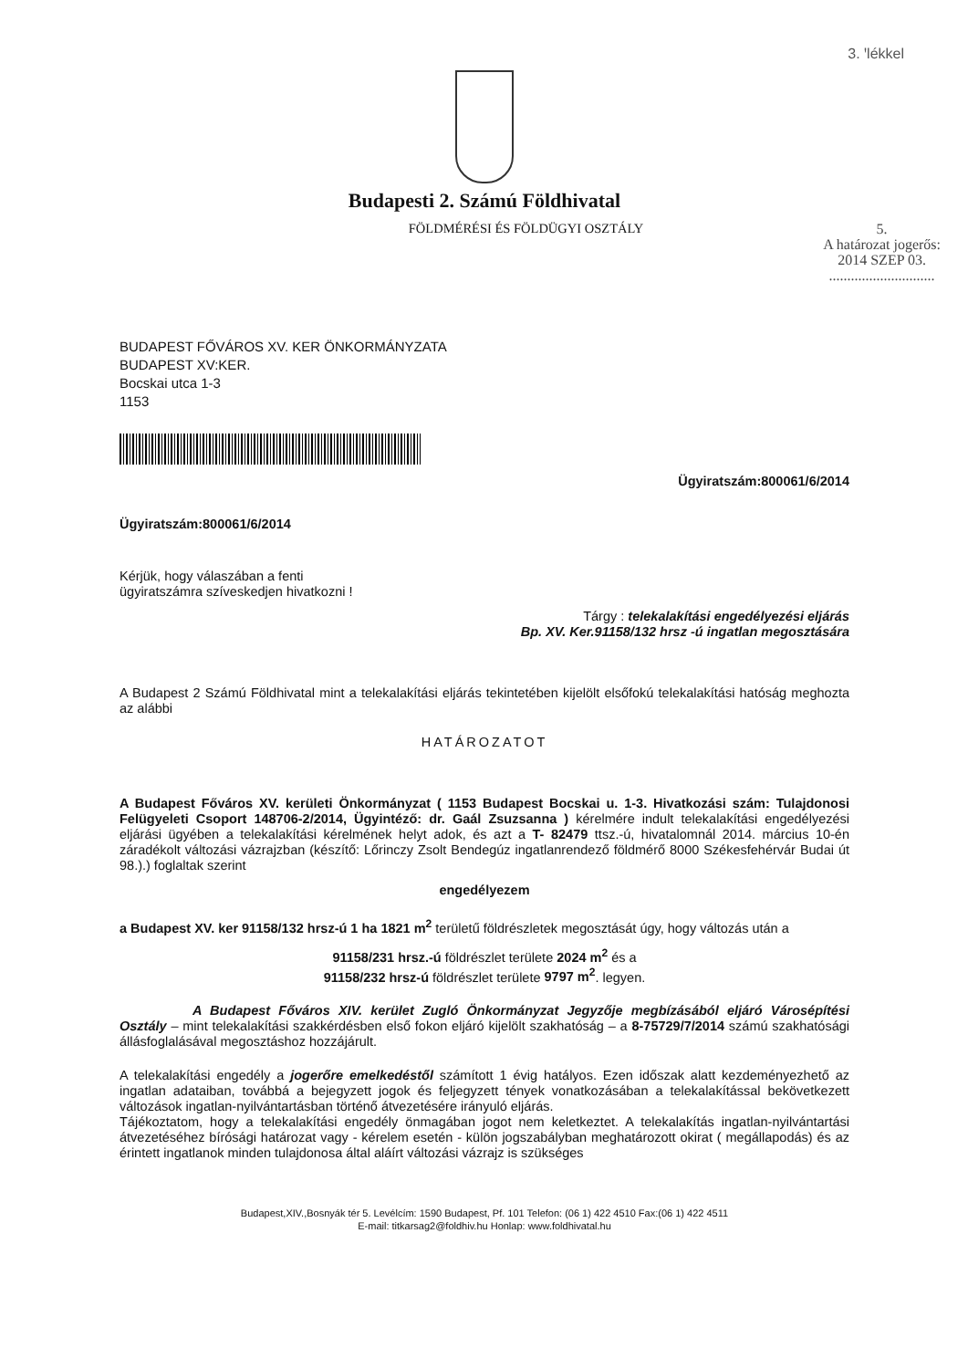3. ꞌlékkel
Budapesti 2. Számú Földhivatal
FÖLDMÉRÉSI ÉS FÖLDÜGYI OSZTÁLY 5.
A határozat jogerős:
2014 SZEP 03.
.............................
BUDAPEST FŐVÁROS XV. KER ÖNKORMÁNYZATA
BUDAPEST XV:KER.
Bocskai utca 1-3
1153
Ügyiratszám:800061/6/2014
Ügyiratszám:800061/6/2014
Kérjük, hogy válaszában a fenti
ügyiratszámra szíveskedjen hivatkozni !
Tárgy : telekalakítási engedélyezési eljárás
Bp. XV. Ker.91158/132 hrsz -ú ingatlan megosztására
A Budapest 2 Számú Földhivatal mint a telekalakítási eljárás tekintetében kijelölt elsőfokú telekalakítási hatóság meghozta az alábbi
HATÁROZATOT
A Budapest Főváros XV. kerületi Önkormányzat ( 1153 Budapest Bocskai u. 1-3. Hivatkozási szám: Tulajdonosi Felügyeleti Csoport 148706-2/2014, Ügyintéző: dr. Gaál Zsuzsanna ) kérelmére indult telekalakítási engedélyezési eljárási ügyében a telekalakítási kérelmének helyt adok, és azt a T- 82479 ttsz.-ú, hivatalomnál 2014. március 10-én záradékolt változási vázrajzban (készítő: Lőrinczy Zsolt Bendegúz ingatlanrendező földmérő 8000 Székesfehérvár Budai út 98.).) foglaltak szerint
engedélyezem
a Budapest XV. ker 91158/132 hrsz-ú 1 ha 1821 m<sup>2</sup> területű földrészletek megosztását úgy, hogy változás után a
91158/231 hrsz.-ú földrészlet területe 2024 m<sup>2</sup> és a
91158/232 hrsz-ú földrészlet területe 9797 m<sup>2</sup>. legyen.
A Budapest Főváros XIV. kerület Zugló Önkormányzat Jegyzője megbízásából eljáró Városépítési Osztály – mint telekalakítási szakkérdésben első fokon eljáró kijelölt szakhatóság – a 8-75729/7/2014 számú szakhatósági állásfoglalásával megosztáshoz hozzájárult.
A telekalakítási engedély a jogerőre emelkedéstől számított 1 évig hatályos. Ezen időszak alatt kezdeményezhető az ingatlan adataiban, továbbá a bejegyzett jogok és feljegyzett tények vonatkozásában a telekalakítással bekövetkezett változások ingatlan-nyilvántartásban történő átvezetésére irányuló eljárás.
Tájékoztatom, hogy a telekalakítási engedély önmagában jogot nem keletkeztet. A telekalakítás ingatlan-nyilvántartási átvezetéséhez bírósági határozat vagy - kérelem esetén - külön jogszabályban meghatározott okirat ( megállapodás) és az érintett ingatlanok minden tulajdonosa által aláírt változási vázrajz is szükséges
Budapest,XIV.,Bosnyák tér 5. Levélcím: 1590 Budapest, Pf. 101 Telefon: (06 1) 422 4510 Fax:(06 1) 422 4511
E-mail: titkarsag2@foldhiv.hu Honlap: www.foldhivatal.hu